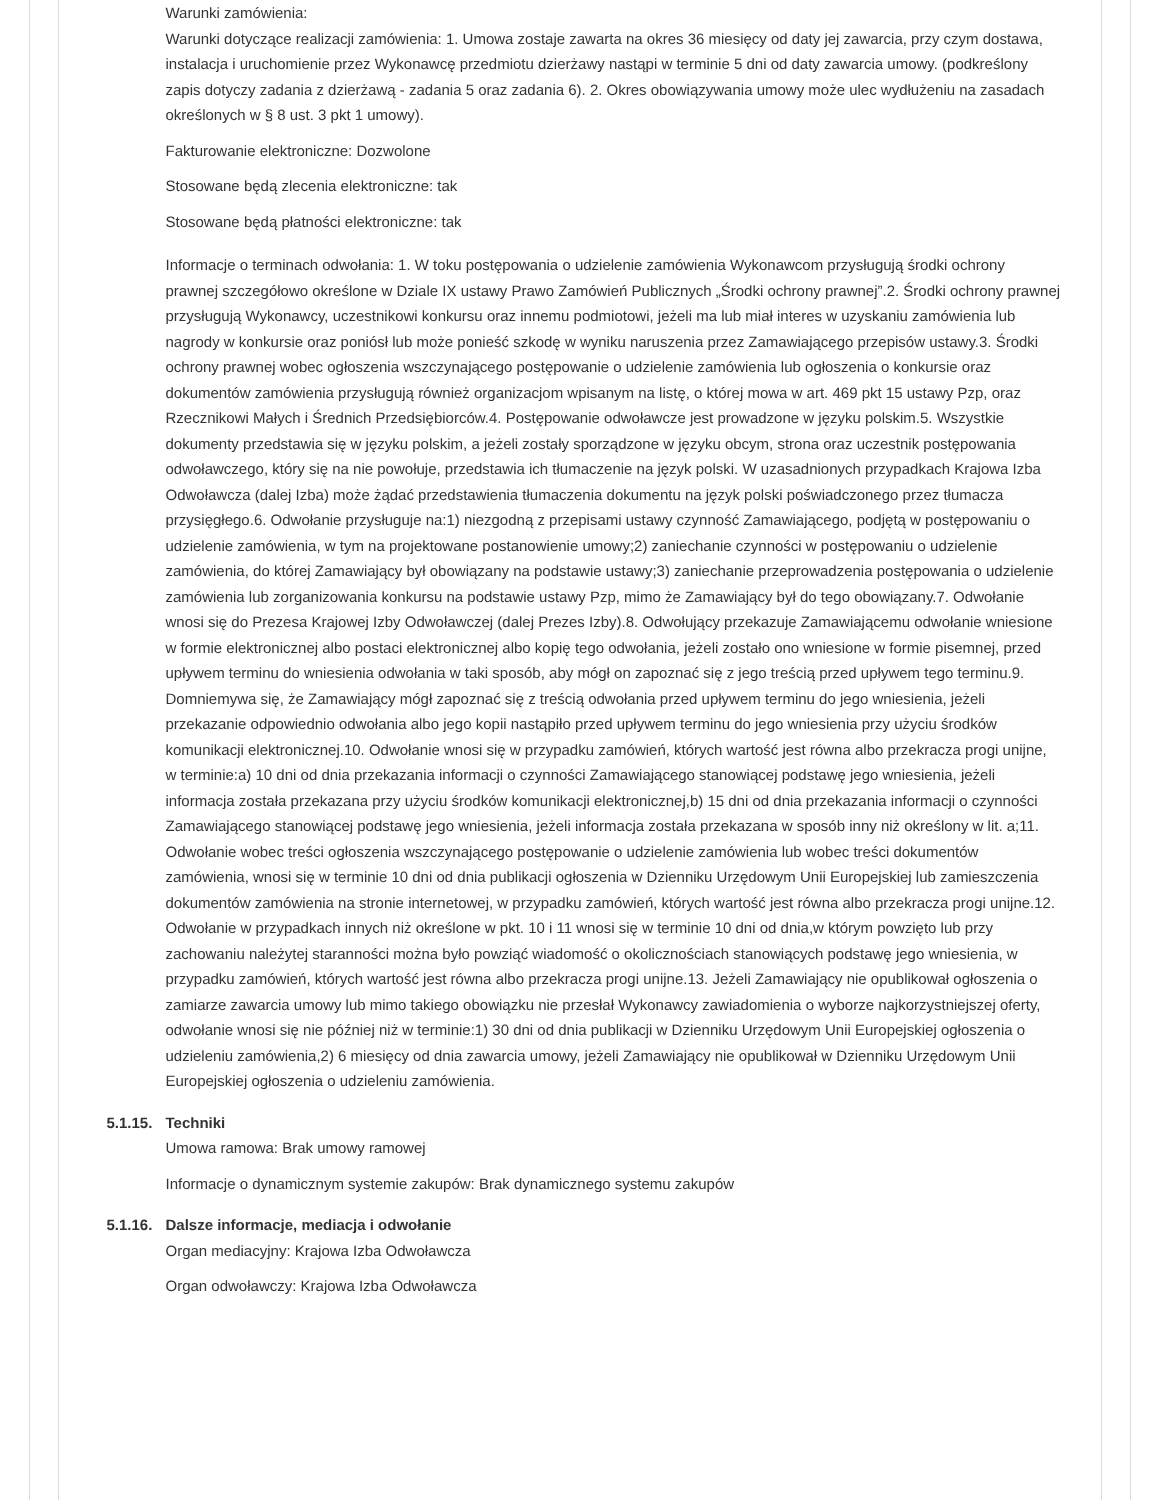Warunki zamówienia:
Warunki dotyczące realizacji zamówienia: 1. Umowa zostaje zawarta na okres 36 miesięcy od daty jej zawarcia, przy czym dostawa, instalacja i uruchomienie przez Wykonawcę przedmiotu dzierżawy nastąpi w terminie 5 dni od daty zawarcia umowy. (podkreślony zapis dotyczy zadania z dzierżawą - zadania 5 oraz zadania 6). 2. Okres obowiązywania umowy może ulec wydłużeniu na zasadach określonych w § 8 ust. 3 pkt 1 umowy).
Fakturowanie elektroniczne: Dozwolone
Stosowane będą zlecenia elektroniczne: tak
Stosowane będą płatności elektroniczne: tak
Informacje o terminach odwołania: 1. W toku postępowania o udzielenie zamówienia Wykonawcom przysługują środki ochrony prawnej szczegółowo określone w Dziale IX ustawy Prawo Zamówień Publicznych „Środki ochrony prawnej”.2. Środki ochrony prawnej przysługują Wykonawcy, uczestnikowi konkursu oraz innemu podmiotowi, jeżeli ma lub miał interes w uzyskaniu zamówienia lub nagrody w konkursie oraz poniósł lub może ponieść szkodę w wyniku naruszenia przez Zamawiającego przepisów ustawy.3. Środki ochrony prawnej wobec ogłoszenia wszczynającego postępowanie o udzielenie zamówienia lub ogłoszenia o konkursie oraz dokumentów zamówienia przysługują również organizacjom wpisanym na listę, o której mowa w art. 469 pkt 15 ustawy Pzp, oraz Rzecznikowi Małych i Średnich Przedsiębiorców.4. Postępowanie odwoławcze jest prowadzone w języku polskim.5. Wszystkie dokumenty przedstawia się w języku polskim, a jeżeli zostały sporządzone w języku obcym, strona oraz uczestnik postępowania odwoławczego, który się na nie powołuje, przedstawia ich tłumaczenie na język polski. W uzasadnionych przypadkach Krajowa Izba Odwoławcza (dalej Izba) może żądać przedstawienia tłumaczenia dokumentu na język polski poświadczonego przez tłumacza przysięgłego.6. Odwołanie przysługuje na:1) niezgodną z przepisami ustawy czynność Zamawiającego, podjętą w postępowaniu o udzielenie zamówienia, w tym na projektowane postanowienie umowy;2) zaniechanie czynności w postępowaniu o udzielenie zamówienia, do której Zamawiający był obowiązany na podstawie ustawy;3) zaniechanie przeprowadzenia postępowania o udzielenie zamówienia lub zorganizowania konkursu na podstawie ustawy Pzp, mimo że Zamawiający był do tego obowiązany.7. Odwołanie wnosi się do Prezesa Krajowej Izby Odwoławczej (dalej Prezes Izby).8. Odwołujący przekazuje Zamawiającemu odwołanie wniesione w formie elektronicznej albo postaci elektronicznej albo kopię tego odwołania, jeżeli zostało ono wniesione w formie pisemnej, przed upływem terminu do wniesienia odwołania w taki sposób, aby mógł on zapoznać się z jego treścią przed upływem tego terminu.9. Domniemywa się, że Zamawiający mógł zapoznać się z treścią odwołania przed upływem terminu do jego wniesienia, jeżeli przekazanie odpowiednio odwołania albo jego kopii nastąpiło przed upływem terminu do jego wniesienia przy użyciu środków komunikacji elektronicznej.10. Odwołanie wnosi się w przypadku zamówień, których wartość jest równa albo przekracza progi unijne, w terminie:a) 10 dni od dnia przekazania informacji o czynności Zamawiającego stanowiącej podstawę jego wniesienia, jeżeli informacja została przekazana przy użyciu środków komunikacji elektronicznej,b) 15 dni od dnia przekazania informacji o czynności Zamawiającego stanowiącej podstawę jego wniesienia, jeżeli informacja została przekazana w sposób inny niż określony w lit. a;11. Odwołanie wobec treści ogłoszenia wszczynającego postępowanie o udzielenie zamówienia lub wobec treści dokumentów zamówienia, wnosi się w terminie 10 dni od dnia publikacji ogłoszenia w Dzienniku Urzędowym Unii Europejskiej lub zamieszczenia dokumentów zamówienia na stronie internetowej, w przypadku zamówień, których wartość jest równa albo przekracza progi unijne.12. Odwołanie w przypadkach innych niż określone w pkt. 10 i 11 wnosi się w terminie 10 dni od dnia,w którym powzięto lub przy zachowaniu należytej staranności można było powziąć wiadomość o okolicznościach stanowiących podstawę jego wniesienia, w przypadku zamówień, których wartość jest równa albo przekracza progi unijne.13. Jeżeli Zamawiający nie opublikował ogłoszenia o zamiarze zawarcia umowy lub mimo takiego obowiązku nie przesłał Wykonawcy zawiadomienia o wyborze najkorzystniejszej oferty, odwołanie wnosi się nie później niż w terminie:1) 30 dni od dnia publikacji w Dzienniku Urzędowym Unii Europejskiej ogłoszenia o udzieleniu zamówienia,2) 6 miesięcy od dnia zawarcia umowy, jeżeli Zamawiający nie opublikował w Dzienniku Urzędowym Unii Europejskiej ogłoszenia o udzieleniu zamówienia.
5.1.15. Techniki
Umowa ramowa: Brak umowy ramowej
Informacje o dynamicznym systemie zakupów: Brak dynamicznego systemu zakupów
5.1.16. Dalsze informacje, mediacja i odwołanie
Organ mediacyjny: Krajowa Izba Odwoławcza
Organ odwoławczy: Krajowa Izba Odwoławcza